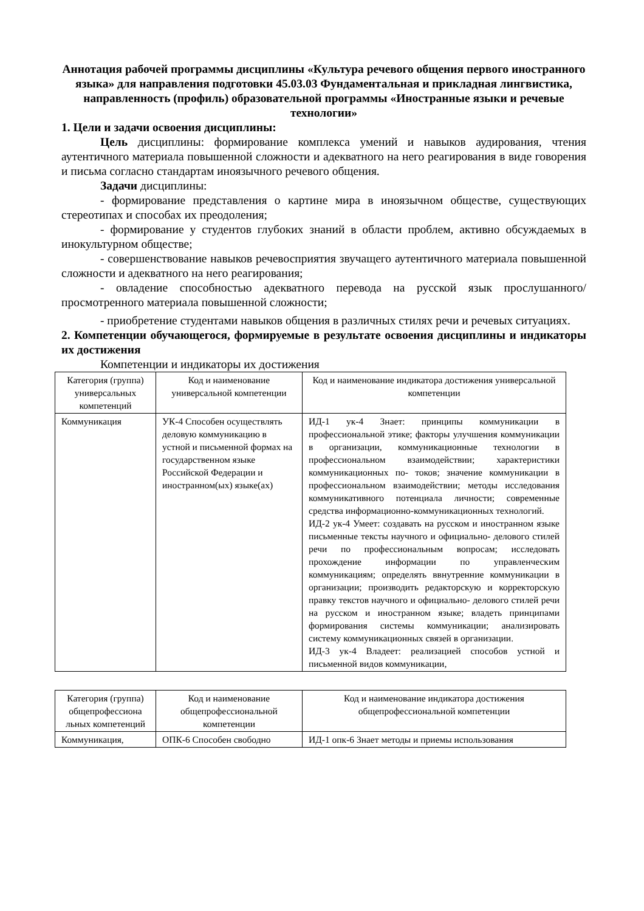Аннотация рабочей программы дисциплины «Культура речевого общения первого иностранного языка» для направления подготовки 45.03.03 Фундаментальная и прикладная лингвистика, направленность (профиль) образовательной программы «Иностранные языки и речевые технологии»
1. Цели и задачи освоения дисциплины:
Цель дисциплины: формирование комплекса умений и навыков аудирования, чтения аутентичного материала повышенной сложности и адекватного на него реагирования в виде говорения и письма согласно стандартам иноязычного речевого общения.
Задачи дисциплины:
- формирование представления о картине мира в иноязычном обществе, существующих стереотипах и способах их преодоления;
- формирование у студентов глубоких знаний в области проблем, активно обсуждаемых в инокультурном обществе;
- совершенствование навыков речевосприятия звучащего аутентичного материала повышенной сложности и адекватного на него реагирования;
- овладение способностью адекватного перевода на русской язык прослушанного/просмотренного материала повышенной сложности;
- приобретение студентами навыков общения в различных стилях речи и речевых ситуациях.
2. Компетенции обучающегося, формируемые в результате освоения дисциплины и индикаторы их достижения
Компетенции и индикаторы их достижения
| Категория (группа) универсальных компетенций | Код и наименование универсальной компетенции | Код и наименование индикатора достижения универсальной компетенции |
| Коммуникация | УК-4 Способен осуществлять деловую коммуникацию в устной и письменной формах на государственном языке Российской Федерации и иностранном(ых) языке(ах) | ИД-1 ук-4 Знает: принципы коммуникации в профессиональной этике; факторы улучшения коммуникации в организации, коммуникационные технологии в профессиональном взаимодействии; характеристики коммуникационных по- токов; значение коммуникации в профессиональном взаимодействии; методы исследования коммуникативного потенциала личности; современные средства информационно-коммуникационных технологий. ИД-2 ук-4 Умеет: создавать на русском и иностранном языке письменные тексты научного и официально- делового стилей речи по профессиональным вопросам; исследовать прохождение информации по управленческим коммуникациям; определять ввнутренние коммуникации в организации; производить редакторскую и корректорскую правку текстов научного и официально- делового стилей речи на русском и иностранном языке; владеть принципами формирования системы коммуникации; анализировать систему коммуникационных связей в организации. ИД-3 ук-4 Владеет: реализацией способов устной и письменной видов коммуникации, |
| Категория (группа) общепрофессиона льных компетенций | Код и наименование общепрофессиональной компетенции | Код и наименование индикатора достижения общепрофессиональной компетенции |
| Коммуникация, | ОПК-6 Способен свободно | ИД-1 опк-6 Знает методы и приемы использования |